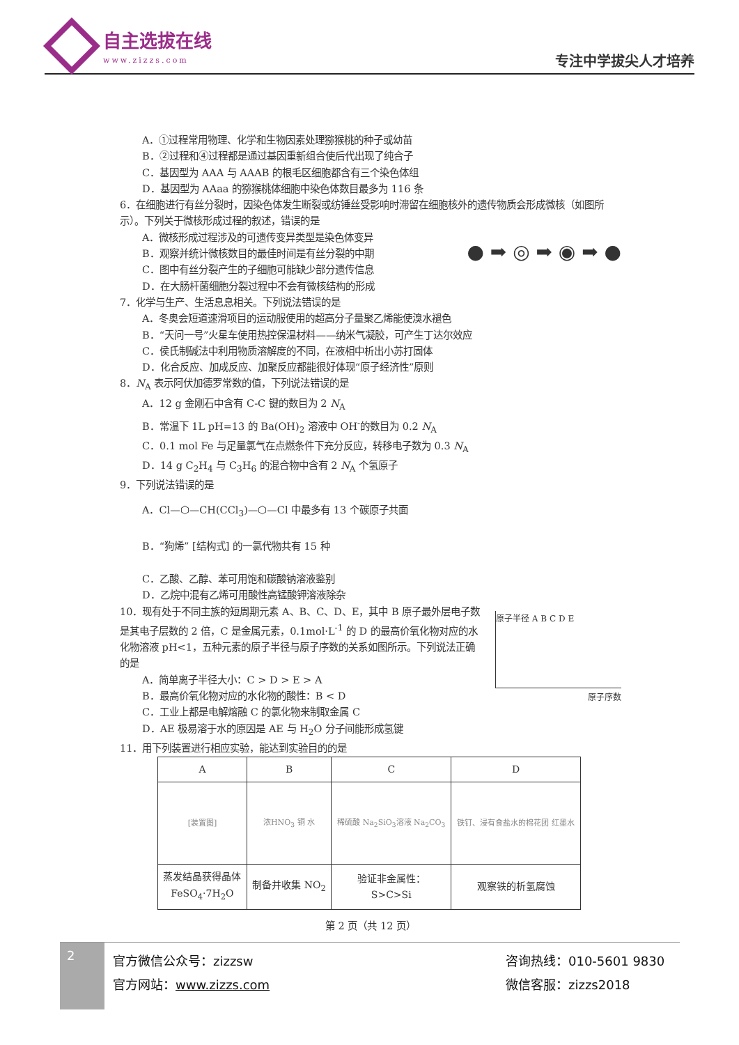自主选拔在线
www.zizzs.com
专注中学拔尖人才培养
A．①过程常用物理、化学和生物因素处理猕猴桃的种子或幼苗
B．②过程和④过程都是通过基因重新组合使后代出现了纯合子
C．基因型为 AAA 与 AAAB 的根毛区细胞都含有三个染色体组
D．基因型为 AAaa 的猕猴桃体细胞中染色体数目最多为 116 条
6．在细胞进行有丝分裂时，因染色体发生断裂或纺锤丝受影响时滞留在细胞核外的遗传物质会形成微核（如图所示）。下列关于微核形成过程的叙述，错误的是
A．微核形成过程涉及的可遗传变异类型是染色体变异
B．观察并统计微核数目的最佳时间是有丝分裂的中期
C．图中有丝分裂产生的子细胞可能缺少部分遗传信息
D．在大肠杆菌细胞分裂过程中不会有微核结构的形成
● ➡ ◎ ➡ ◉ ➡ ●
7．化学与生产、生活息息相关。下列说法错误的是
A．冬奥会短道速滑项目的运动服使用的超高分子量聚乙烯能使溴水褪色
B．“天问一号”火星车使用热控保温材料——纳米气凝胶，可产生丁达尔效应
C．侯氏制碱法中利用物质溶解度的不同，在液相中析出小苏打固体
D．化合反应、加成反应、加聚反应都能很好体现“原子经济性”原则
8．N<sub>A</sub> 表示阿伏加德罗常数的值，下列说法错误的是
A．12 g 金刚石中含有 C-C 键的数目为 2 N<sub>A</sub>
B．常温下 1L pH=13 的 Ba(OH)<sub>2</sub> 溶液中 OH<sup>-</sup>的数目为 0.2 N<sub>A</sub>
C．0.1 mol Fe 与足量氯气在点燃条件下充分反应，转移电子数为 0.3 N<sub>A</sub>
D．14 g C<sub>2</sub>H<sub>4</sub> 与 C<sub>3</sub>H<sub>6</sub> 的混合物中含有 2 N<sub>A</sub> 个氢原子
9．下列说法错误的是
A．Cl—⬡—CH(CCl<sub>3</sub>)—⬡—Cl 中最多有 13 个碳原子共面
B．“狗烯” [结构式] 的一氯代物共有 15 种
C．乙酸、乙醇、苯可用饱和碳酸钠溶液鉴别
D．乙烷中混有乙烯可用酸性高锰酸钾溶液除杂
10．现有处于不同主族的短周期元素 A、B、C、D、E，其中 B 原子最外层电子数是其电子层数的 2 倍，C 是金属元素，0.1mol·L<sup>-1</sup> 的 D 的最高价氧化物对应的水化物溶液 pH<1，五种元素的原子半径与原子序数的关系如图所示。下列说法正确的是
A．简单离子半径大小：C > D > E > A
B．最高价氧化物对应的水化物的酸性：B < D
C．工业上都是电解熔融 C 的氯化物来制取金属 C
D．AE 极易溶于水的原因是 AE 与 H<sub>2</sub>O 分子间能形成氢键
原子半径 A B C D E
原子序数
11．用下列装置进行相应实验，能达到实验目的的是
| A | B | C | D |
| --- | --- | --- | --- |
| [装置图] | 浓HNO<sub>3</sub> 铜 水 | 稀硫酸 Na<sub>2</sub>SiO<sub>3</sub>溶液 Na<sub>2</sub>CO<sub>3</sub> | 铁钉、浸有食盐水的棉花团 红墨水 |
| 蒸发结晶获得晶体 FeSO<sub>4</sub>·7H<sub>2</sub>O | 制备并收集 NO<sub>2</sub> | 验证非金属性： S>C>Si | 观察铁的析氢腐蚀 |
第 2 页（共 12 页）
2
官方微信公众号：zizzsw
官方网站：www.zizzs.com
咨询热线：010-5601 9830
微信客服：zizzs2018